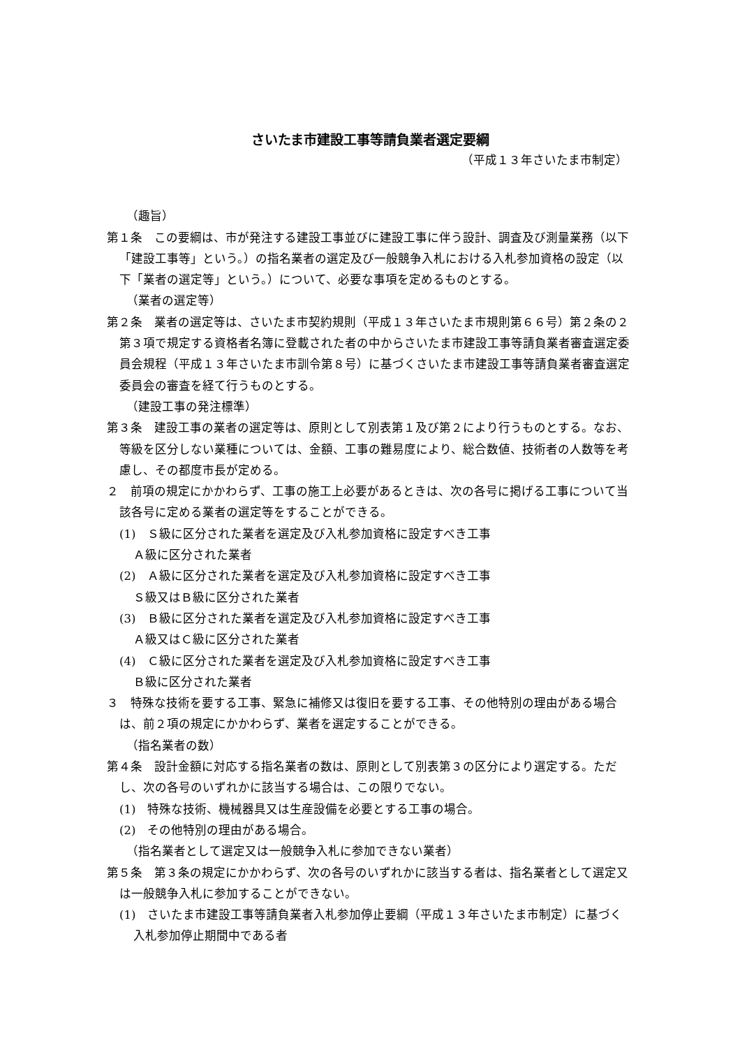さいたま市建設工事等請負業者選定要綱
（平成１３年さいたま市制定）
（趣旨）
第１条　この要綱は、市が発注する建設工事並びに建設工事に伴う設計、調査及び測量業務（以下「建設工事等」という。）の指名業者の選定及び一般競争入札における入札参加資格の設定（以下「業者の選定等」という。）について、必要な事項を定めるものとする。
（業者の選定等）
第２条　業者の選定等は、さいたま市契約規則（平成１３年さいたま市規則第６６号）第２条の２第３項で規定する資格者名簿に登載された者の中からさいたま市建設工事等請負業者審査選定委員会規程（平成１３年さいたま市訓令第８号）に基づくさいたま市建設工事等請負業者審査選定委員会の審査を経て行うものとする。
（建設工事の発注標準）
第３条　建設工事の業者の選定等は、原則として別表第１及び第２により行うものとする。なお、等級を区分しない業種については、金額、工事の難易度により、総合数値、技術者の人数等を考慮し、その都度市長が定める。
２　前項の規定にかかわらず、工事の施工上必要があるときは、次の各号に掲げる工事について当該各号に定める業者の選定等をすることができる。
(1)　Ｓ級に区分された業者を選定及び入札参加資格に設定すべき工事
Ａ級に区分された業者
(2)　Ａ級に区分された業者を選定及び入札参加資格に設定すべき工事
Ｓ級又はＢ級に区分された業者
(3)　Ｂ級に区分された業者を選定及び入札参加資格に設定すべき工事
Ａ級又はＣ級に区分された業者
(4)　Ｃ級に区分された業者を選定及び入札参加資格に設定すべき工事
Ｂ級に区分された業者
３　特殊な技術を要する工事、緊急に補修又は復旧を要する工事、その他特別の理由がある場合は、前２項の規定にかかわらず、業者を選定することができる。
（指名業者の数）
第４条　設計金額に対応する指名業者の数は、原則として別表第３の区分により選定する。ただし、次の各号のいずれかに該当する場合は、この限りでない。
(1)　特殊な技術、機械器具又は生産設備を必要とする工事の場合。
(2)　その他特別の理由がある場合。
（指名業者として選定又は一般競争入札に参加できない業者）
第５条　第３条の規定にかかわらず、次の各号のいずれかに該当する者は、指名業者として選定又は一般競争入札に参加することができない。
(1)　さいたま市建設工事等請負業者入札参加停止要綱（平成１３年さいたま市制定）に基づく入札参加停止期間中である者